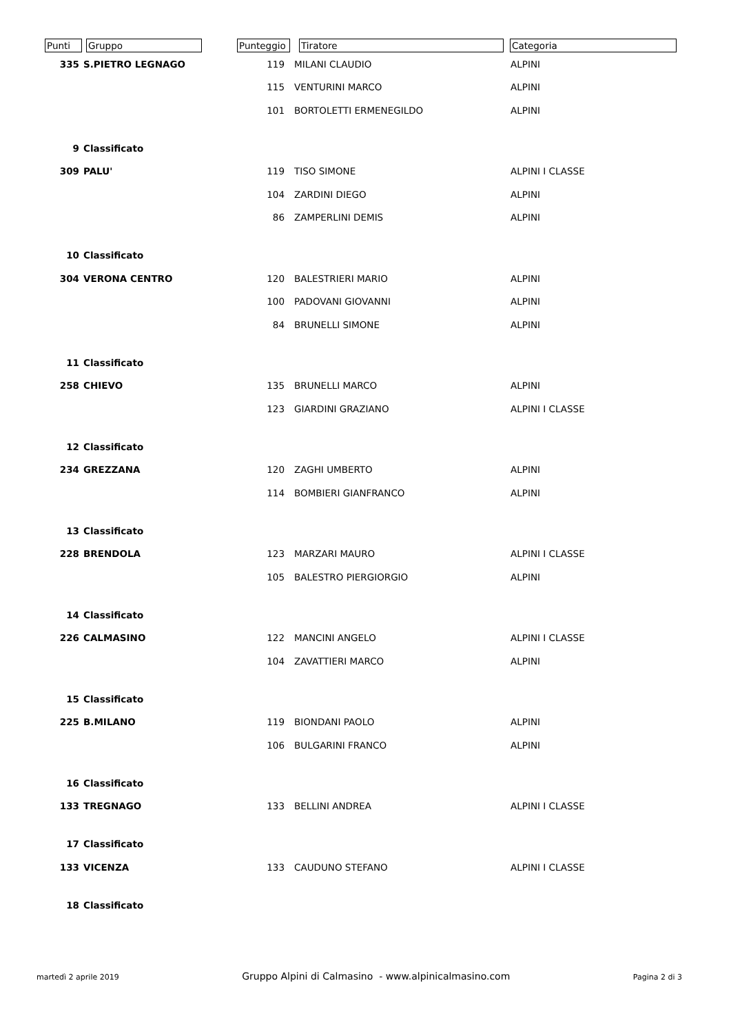| Punti | Gruppo | Punteggio | Tiratore | Categoria |
| --- | --- | --- | --- | --- |
| 335 | S.PIETRO LEGNAGO | 119 | MILANI CLAUDIO | ALPINI |
| | | 115 | VENTURINI MARCO | ALPINI |
| | | 101 | BORTOLETTI ERMENEGILDO | ALPINI |
| 9 | Classificato | | | |
| 309 | PALU' | 119 | TISO SIMONE | ALPINI I CLASSE |
| | | 104 | ZARDINI DIEGO | ALPINI |
| | | 86 | ZAMPERLINI DEMIS | ALPINI |
| 10 | Classificato | | | |
| 304 | VERONA CENTRO | 120 | BALESTRIERI MARIO | ALPINI |
| | | 100 | PADOVANI GIOVANNI | ALPINI |
| | | 84 | BRUNELLI SIMONE | ALPINI |
| 11 | Classificato | | | |
| 258 | CHIEVO | 135 | BRUNELLI MARCO | ALPINI |
| | | 123 | GIARDINI GRAZIANO | ALPINI I CLASSE |
| 12 | Classificato | | | |
| 234 | GREZZANA | 120 | ZAGHI UMBERTO | ALPINI |
| | | 114 | BOMBIERI GIANFRANCO | ALPINI |
| 13 | Classificato | | | |
| 228 | BRENDOLA | 123 | MARZARI MAURO | ALPINI I CLASSE |
| | | 105 | BALESTRO PIERGIORGIO | ALPINI |
| 14 | Classificato | | | |
| 226 | CALMASINO | 122 | MANCINI ANGELO | ALPINI I CLASSE |
| | | 104 | ZAVATTIERI MARCO | ALPINI |
| 15 | Classificato | | | |
| 225 | B.MILANO | 119 | BIONDANI PAOLO | ALPINI |
| | | 106 | BULGARINI FRANCO | ALPINI |
| 16 | Classificato | | | |
| 133 | TREGNAGO | 133 | BELLINI ANDREA | ALPINI I CLASSE |
| 17 | Classificato | | | |
| 133 | VICENZA | 133 | CAUDUNO STEFANO | ALPINI I CLASSE |
| 18 | Classificato | | | |
martedì 2 aprile 2019 Gruppo Alpini di Calmasino - www.alpinicalmasino.com Pagina 2 di 3